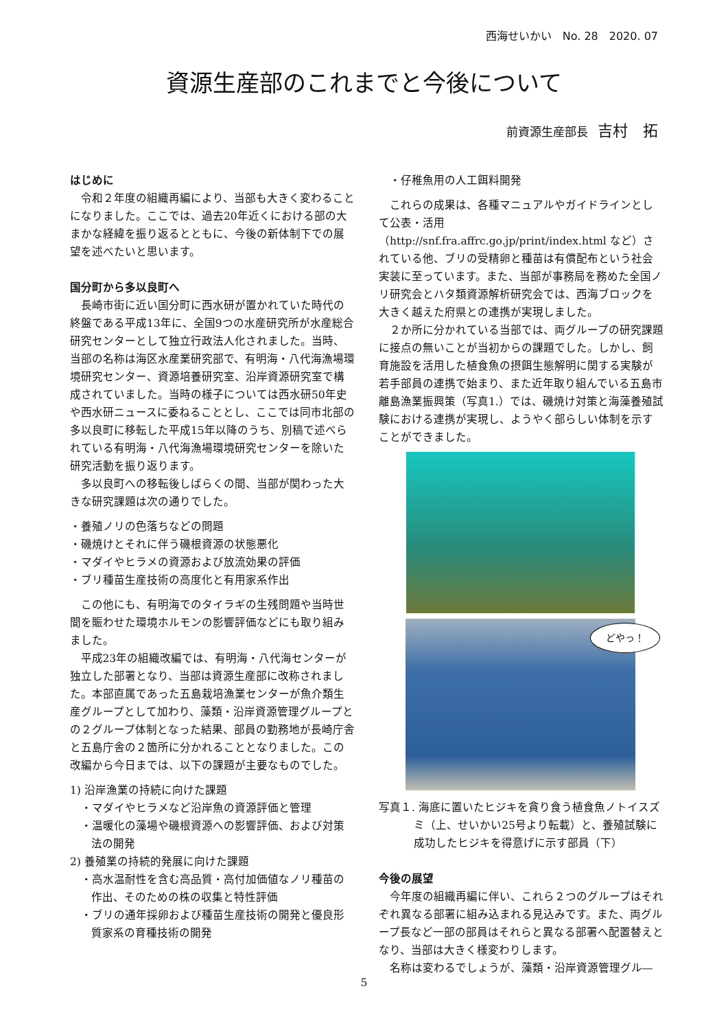西海せいかい　No. 28　2020. 07
資源生産部のこれまでと今後について
前資源生産部長 吉村　拓
はじめに
令和２年度の組織再編により、当部も大きく変わることになりました。ここでは、過去20年近くにおける部の大まかな経緯を振り返るとともに、今後の新体制下での展望を述べたいと思います。
国分町から多以良町へ
長崎市街に近い国分町に西水研が置かれていた時代の終盤である平成13年に、全国9つの水産研究所が水産総合研究センターとして独立行政法人化されました。当時、当部の名称は海区水産業研究部で、有明海・八代海漁場環境研究センター、資源培養研究室、沿岸資源研究室で構成されていました。当時の様子については西水研50年史や西水研ニュースに委ねることとし、ここでは同市北部の多以良町に移転した平成15年以降のうち、別稿で述べられている有明海・八代海漁場環境研究センターを除いた研究活動を振り返ります。
多以良町への移転後しばらくの間、当部が関わった大きな研究課題は次の通りでした。
・養殖ノリの色落ちなどの問題
・磯焼けとそれに伴う磯根資源の状態悪化
・マダイやヒラメの資源および放流効果の評価
・ブリ種苗生産技術の高度化と有用家系作出
この他にも、有明海でのタイラギの生残問題や当時世間を賑わせた環境ホルモンの影響評価などにも取り組みました。
平成23年の組織改編では、有明海・八代海センターが独立した部署となり、当部は資源生産部に改称されました。本部直属であった五島栽培漁業センターが魚介類生産グループとして加わり、藻類・沿岸資源管理グループとの２グループ体制となった結果、部員の勤務地が長崎庁舎と五島庁舎の２箇所に分かれることとなりました。この改編から今日までは、以下の課題が主要なものでした。
1) 沿岸漁業の持続に向けた課題
・マダイやヒラメなど沿岸魚の資源評価と管理
・温暖化の藻場や磯根資源への影響評価、および対策法の開発
2) 養殖業の持続的発展に向けた課題
・高水温耐性を含む高品質・高付加価値なノリ種苗の作出、そのための株の収集と特性評価
・ブリの通年採卵および種苗生産技術の開発と優良形質家系の育種技術の開発
・仔稚魚用の人工餌料開発
これらの成果は、各種マニュアルやガイドラインとして公表・活用（http://snf.fra.affrc.go.jp/print/index.html など）されている他、ブリの受精卵と種苗は有償配布という社会実装に至っています。また、当部が事務局を務めた全国ノリ研究会とハタ類資源解析研究会では、西海ブロックを大きく越えた府県との連携が実現しました。
２か所に分かれている当部では、両グループの研究課題に接点の無いことが当初からの課題でした。しかし、飼育施設を活用した植食魚の摂餌生態解明に関する実験が若手部員の連携で始まり、また近年取り組んでいる五島市離島漁業振興策（写真1.）では、磯焼け対策と海藻養殖試験における連携が実現し、ようやく部らしい体制を示すことができました。
どやっ！
写真１. 海底に置いたヒジキを貪り食う植食魚ノトイスズミ（上、せいかい25号より転載）と、養殖試験に成功したヒジキを得意げに示す部員（下）
今後の展望
今年度の組織再編に伴い、これら２つのグループはそれぞれ異なる部署に組み込まれる見込みです。また、両グループ長など一部の部員はそれらと異なる部署へ配置替えとなり、当部は大きく様変わりします。
名称は変わるでしょうが、藻類・沿岸資源管理グル―
5